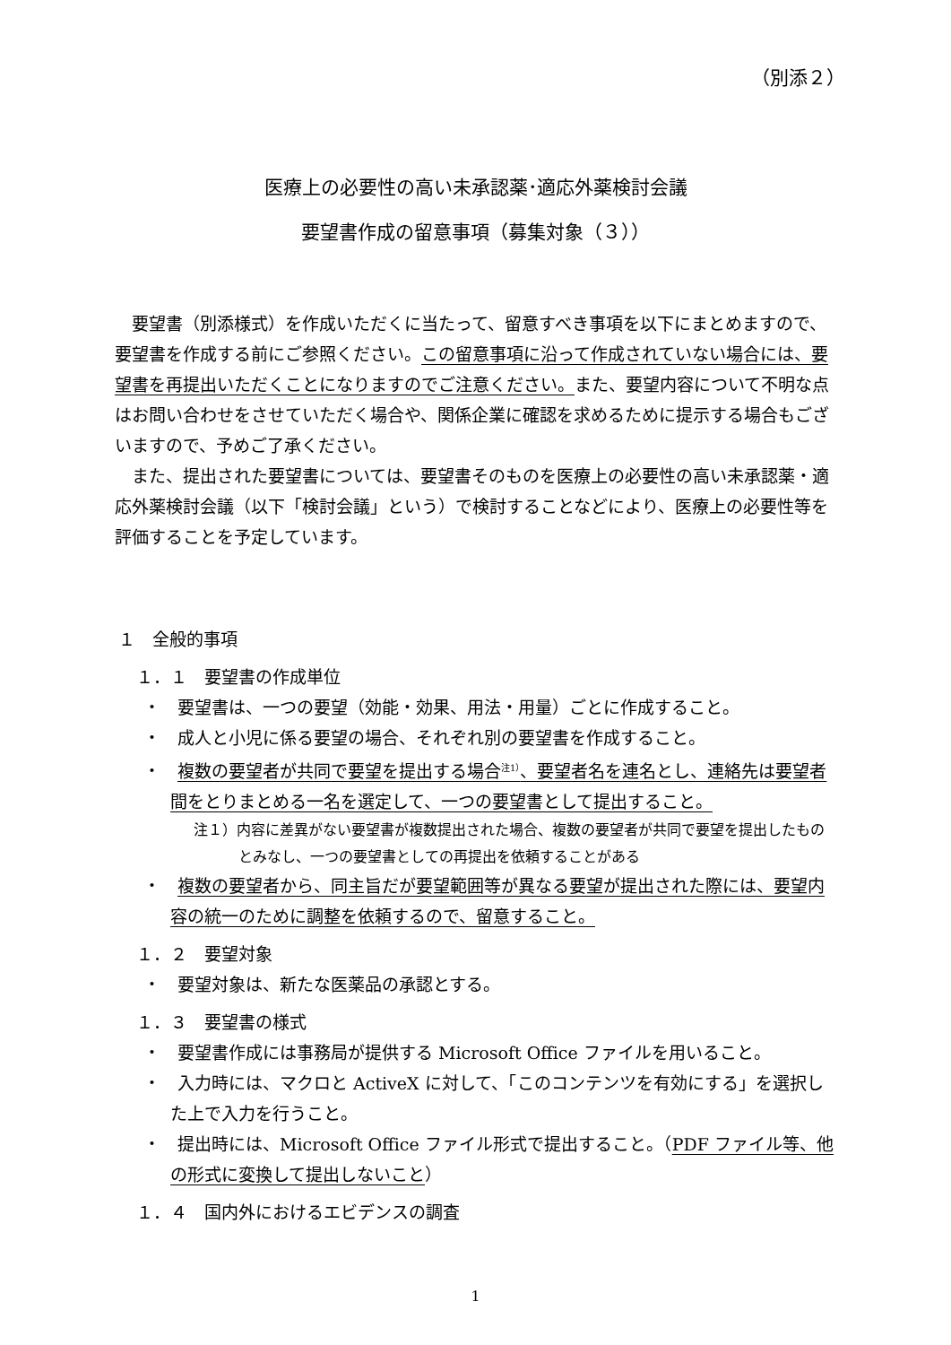（別添２）
医療上の必要性の高い未承認薬･適応外薬検討会議
要望書作成の留意事項（募集対象（３））
　要望書（別添様式）を作成いただくに当たって、留意すべき事項を以下にまとめますので、要望書を作成する前にご参照ください。この留意事項に沿って作成されていない場合には、要望書を再提出いただくことになりますのでご注意ください。また、要望内容について不明な点はお問い合わせをさせていただく場合や、関係企業に確認を求めるために提示する場合もございますので、予めご了承ください。
　また、提出された要望書については、要望書そのものを医療上の必要性の高い未承認薬・適応外薬検討会議（以下「検討会議」という）で検討することなどにより、医療上の必要性等を評価することを予定しています。
１　全般的事項
１．１　要望書の作成単位
・　要望書は、一つの要望（効能・効果、用法・用量）ごとに作成すること。
・　成人と小児に係る要望の場合、それぞれ別の要望書を作成すること。
・　複数の要望者が共同で要望を提出する場合<sup>注1）</sup>、要望者名を連名とし、連絡先は要望者間をとりまとめる一名を選定して、一つの要望書として提出すること。
注１）内容に差異がない要望書が複数提出された場合、複数の要望者が共同で要望を提出したものとみなし、一つの要望書としての再提出を依頼することがある
・　複数の要望者から、同主旨だが要望範囲等が異なる要望が提出された際には、要望内容の統一のために調整を依頼するので、留意すること。
１．２　要望対象
・　要望対象は、新たな医薬品の承認とする。
１．３　要望書の様式
・　要望書作成には事務局が提供する Microsoft Office ファイルを用いること。
・　入力時には、マクロと ActiveX に対して、「このコンテンツを有効にする」を選択した上で入力を行うこと。
・　提出時には、Microsoft Office ファイル形式で提出すること。（PDF ファイル等、他の形式に変換して提出しないこと）
１．４　国内外におけるエビデンスの調査
1